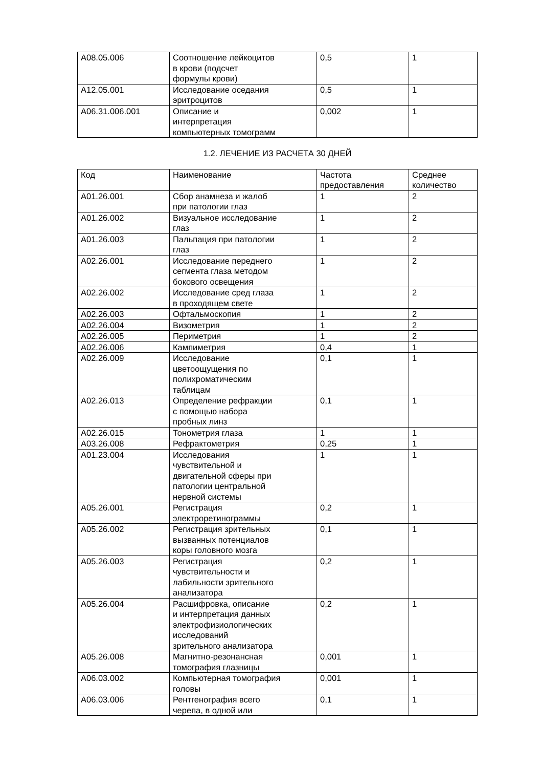| A08.05.006 | Соотношение лейкоцитов в крови (подсчет формулы крови) | 0,5 | 1 |
| A12.05.001 | Исследование оседания эритроцитов | 0,5 | 1 |
| A06.31.006.001 | Описание и интерпретация компьютерных томограмм | 0,002 | 1 |
1.2. ЛЕЧЕНИЕ ИЗ РАСЧЕТА 30 ДНЕЙ
| Код | Наименование | Частота предоставления | Среднее количество |
| A01.26.001 | Сбор анамнеза и жалоб при патологии глаз | 1 | 2 |
| A01.26.002 | Визуальное исследование глаз | 1 | 2 |
| A01.26.003 | Пальпация при патологии глаз | 1 | 2 |
| A02.26.001 | Исследование переднего сегмента глаза методом бокового освещения | 1 | 2 |
| A02.26.002 | Исследование сред глаза в проходящем свете | 1 | 2 |
| A02.26.003 | Офтальмоскопия | 1 | 2 |
| A02.26.004 | Визометрия | 1 | 2 |
| A02.26.005 | Периметрия | 1 | 2 |
| A02.26.006 | Кампиметрия | 0,4 | 1 |
| A02.26.009 | Исследование цветоощущения по полихроматическим таблицам | 0,1 | 1 |
| A02.26.013 | Определение рефракции с помощью набора пробных линз | 0,1 | 1 |
| A02.26.015 | Тонометрия глаза | 1 | 1 |
| A03.26.008 | Рефрактометрия | 0,25 | 1 |
| A01.23.004 | Исследования чувствительной и двигательной сферы при патологии центральной нервной системы | 1 | 1 |
| A05.26.001 | Регистрация электроретинограммы | 0,2 | 1 |
| A05.26.002 | Регистрация зрительных вызванных потенциалов коры головного мозга | 0,1 | 1 |
| A05.26.003 | Регистрация чувствительности и лабильности зрительного анализатора | 0,2 | 1 |
| A05.26.004 | Расшифровка, описание и интерпретация данных электрофизиологических исследований зрительного анализатора | 0,2 | 1 |
| A05.26.008 | Магнитно-резонансная томография глазницы | 0,001 | 1 |
| A06.03.002 | Компьютерная томография головы | 0,001 | 1 |
| A06.03.006 | Рентгенография всего черепа, в одной или | 0,1 | 1 |